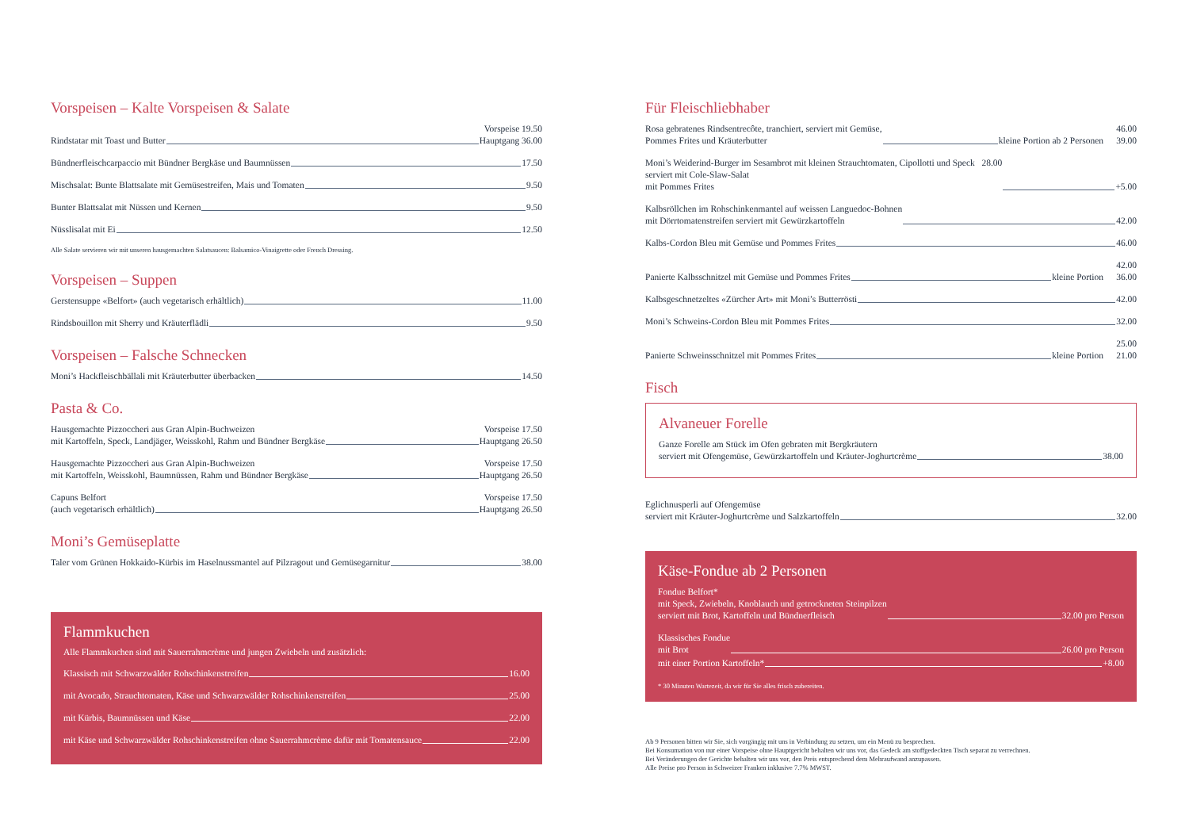Vorspeisen – Kalte Vorspeisen & Salate
Rindstatar mit Toast und Butter Vorspeise 19.50
Hauptgang 36.00
Bündnerfleischcarpaccio mit Bündner Bergkäse und Baumnüssen 17.50
Mischsalat: Bunte Blattsalate mit Gemüsestreifen, Mais und Tomaten 9.50
Bunter Blattsalat mit Nüssen und Kernen 9.50
Nüsslisalat mit Ei 12.50
Alle Salate servieren wir mit unseren hausgemachten Salatsaucen: Balsamico-Vinaigrette oder French Dressing.
Vorspeisen – Suppen
Gerstensuppe «Belfort» (auch vegetarisch erhältlich) 11.00
Rindsbouillon mit Sherry und Kräuterflädli 9.50
Vorspeisen – Falsche Schnecken
Moni’s Hackfleischbällali mit Kräuterbutter überbacken 14.50
Pasta & Co.
Hausgemachte Pizzoccheri aus Gran Alpin-Buchweizen
mit Kartoffeln, Speck, Landjäger, Weisskohl, Rahm und Bündner Bergkäse Vorspeise 17.50
Hauptgang 26.50
Hausgemachte Pizzoccheri aus Gran Alpin-Buchweizen
mit Kartoffeln, Weisskohl, Baumnüssen, Rahm und Bündner Bergkäse Vorspeise 17.50
Hauptgang 26.50
Capuns Belfort
(auch vegetarisch erhältlich) Vorspeise 17.50
Hauptgang 26.50
Moni’s Gemüseplatte
Taler vom Grünen Hokkaido-Kürbis im Haselnussmantel auf Pilzragout und Gemüsegarnitur 38.00
Flammkuchen
Alle Flammkuchen sind mit Sauerrahmcrème und jungen Zwiebeln und zusätzlich:
Klassisch mit Schwarzwälder Rohschinkenstreifen 16.00
mit Avocado, Strauchtomaten, Käse und Schwarzwälder Rohschinkenstreifen 25.00
mit Kürbis, Baumnüssen und Käse 22.00
mit Käse und Schwarzwälder Rohschinkenstreifen ohne Sauerrahmcrème dafür mit Tomatensauce 22.00
Für Fleischliebhaber
Rosa gebratenes Rindsentrecôte, tranchiert, serviert mit Gemüse,
Pommes Frites und Kräuterbutter kleine Portion ab 2 Personen 46.00
39.00
Moni’s Weiderind-Burger im Sesambrot mit kleinen Strauchtomaten, Cipollotti und Speck 28.00
serviert mit Cole-Slaw-Salat
mit Pommes Frites +5.00
Kalbsröllchen im Rohschinkenmantel auf weissen Languedoc-Bohnen
mit Dörrtomatenstreifen serviert mit Gewürzkartoffeln 42.00
Kalbs-Cordon Bleu mit Gemüse und Pommes Frites 46.00
Panierte Kalbsschnitzel mit Gemüse und Pommes Frites kleine Portion 42.00
36.00
Kalbsgeschnetzeltes «Zürcher Art» mit Moni’s Butterrösti 42.00
Moni’s Schweins-Cordon Bleu mit Pommes Frites 32.00
Panierte Schweinsschnitzel mit Pommes Frites kleine Portion 25.00
21.00
Fisch
Alvaneuer Forelle
Ganze Forelle am Stück im Ofen gebraten mit Bergkräutern
serviert mit Ofengemüse, Gewürzkartoffeln und Kräuter-Joghurtcrème 38.00
Eglichnusperli auf Ofengemüse
serviert mit Kräuter-Joghurtcrème und Salzkartoffeln 32.00
Käse-Fondue ab 2 Personen
Fondue Belfort*
mit Speck, Zwiebeln, Knoblauch und getrockneten Steinpilzen
serviert mit Brot, Kartoffeln und Bündnerfleisch 32.00 pro Person
Klassisches Fondue
mit Brot 26.00 pro Person
mit einer Portion Kartoffeln* +8.00
* 30 Minuten Wartezeit, da wir für Sie alles frisch zubereiten.
Ab 9 Personen bitten wir Sie, sich vorgängig mit uns in Verbindung zu setzen, um ein Menü zu besprechen.
Bei Konsumation von nur einer Vorspeise ohne Hauptgericht behalten wir uns vor, das Gedeck am stoffgedeckten Tisch separat zu verrechnen.
Bei Veränderungen der Gerichte behalten wir uns vor, den Preis entsprechend dem Mehraufwand anzupassen.
Alle Preise pro Person in Schweizer Franken inklusive 7.7% MWST.